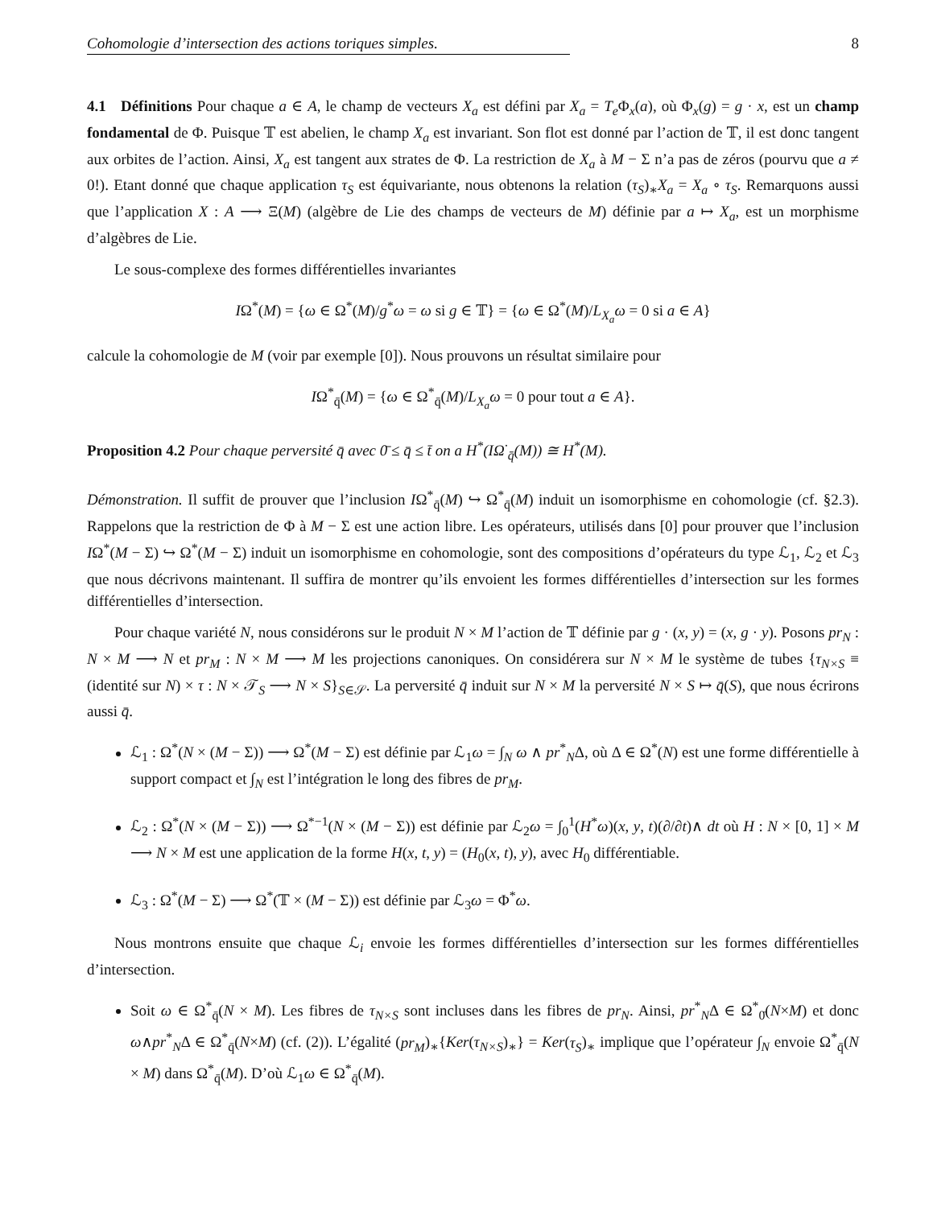Cohomologie d’intersection des actions toriques simples. 8
4.1 Définitions Pour chaque a ∈ A, le champ de vecteurs X<sub>a</sub> est défini par X<sub>a</sub> = T<sub>e</sub> Φ<sub>x</sub>(a), où Φ<sub>x</sub>(g) = g · x, est un champ fondamental de Φ. Puisque 𝕋 est abelien, le champ X<sub>a</sub> est invariant. Son flot est donné par l’action de 𝕋, il est donc tangent aux orbites de l’action. Ainsi, X<sub>a</sub> est tangent aux strates de Φ. La restriction de X<sub>a</sub> à M − Σ n’a pas de zéros (pourvu que a ≠ 0!). Etant donné que chaque application τ<sub>S</sub> est équivariante, nous obtenons la relation (τ<sub>S</sub>)<sub>∗</sub>X<sub>a</sub> = X<sub>a</sub> ∘ τ<sub>S</sub>. Remarquons aussi que l’application X : A ⟶ Ξ(M) (algèbre de Lie des champs de vecteurs de M) définie par a ↦ X<sub>a</sub>, est un morphisme d’algèbres de Lie.
Le sous-complexe des formes différentielles invariantes
IΩ<sup>*</sup>(M) = {ω ∈ Ω<sup>*</sup>(M)/g<sup>*</sup>ω = ω si g ∈ 𝕋} = {ω ∈ Ω<sup>*</sup>(M)/L<sub>X<sub>a</sub></sub>ω = 0 si a ∈ A}
calcule la cohomologie de M (voir par exemple [0]). Nous prouvons un résultat similaire pour
IΩ<sup>*</sup><sub>q̄</sub>(M) = {ω ∈ Ω<sup>*</sup><sub>q̄</sub>(M)/L<sub>X<sub>a</sub></sub>ω = 0 pour tout a ∈ A}.
Proposition 4.2 Pour chaque perversité q̄ avec 0̄ ≤ q̄ ≤ t̄ on a H<sup>*</sup>(IΩ<sup>·</sup><sub>q̄</sub>(M)) ≅ H<sup>*</sup>(M).
Démonstration. Il suffit de prouver que l’inclusion IΩ<sup>*</sup><sub>q̄</sub>(M) ↪ Ω<sup>*</sup><sub>q̄</sub>(M) induit un isomorphisme en cohomologie (cf. §2.3). Rappelons que la restriction de Φ à M − Σ est une action libre. Les opérateurs, utilisés dans [0] pour prouver que l’inclusion IΩ<sup>*</sup>(M − Σ) ↪ Ω<sup>*</sup>(M − Σ) induit un isomorphisme en cohomologie, sont des compositions d’opérateurs du type ℒ<sub>1</sub>, ℒ<sub>2</sub> et ℒ<sub>3</sub> que nous décrivons maintenant. Il suffira de montrer qu’ils envoient les formes différentielles d’intersection sur les formes différentielles d’intersection.
Pour chaque variété N, nous considérons sur le produit N × M l’action de 𝕋 définie par g · (x, y) = (x, g · y). Posons pr<sub>N</sub> : N × M ⟶ N et pr<sub>M</sub> : N × M ⟶ M les projections canoniques. On considérera sur N × M le système de tubes {τ<sub>N×S</sub> ≡ (identité sur N) × τ : N × 𝒯<sub>S</sub> ⟶ N × S}<sub>S∈𝒮</sub>. La perversité q̄ induit sur N × M la perversité N × S ↦ q̄(S), que nous écrirons aussi q̄.
ℒ<sub>1</sub> : Ω<sup>*</sup>(N × (M − Σ)) ⟶ Ω<sup>*</sup>(M − Σ) est définie par ℒ<sub>1</sub>ω = ∫<sub>N</sub> ω ∧ pr<sup>*</sup><sub>N</sub>Δ, où Δ ∈ Ω<sup>*</sup>(N) est une forme différentielle à support compact et ∫<sub>N</sub> est l’intégration le long des fibres de pr<sub>M</sub>.
ℒ<sub>2</sub> : Ω<sup>*</sup>(N × (M − Σ)) ⟶ Ω<sup>*−1</sup>(N × (M − Σ)) est définie par ℒ<sub>2</sub>ω = ∫<sub>0</sub><sup>1</sup>(H<sup>*</sup>ω)(x, y, t)(∂/∂t)∧ dt où H : N × [0, 1] × M ⟶ N × M est une application de la forme H(x, t, y) = (H<sub>0</sub>(x, t), y), avec H<sub>0</sub> différentiable.
ℒ<sub>3</sub> : Ω<sup>*</sup>(M − Σ) ⟶ Ω<sup>*</sup>(𝕋 × (M − Σ)) est définie par ℒ<sub>3</sub>ω = Φ<sup>*</sup>ω.
Nous montrons ensuite que chaque ℒ<sub>i</sub> envoie les formes différentielles d’intersection sur les formes différentielles d’intersection.
Soit ω ∈ Ω<sup>*</sup><sub>q̄</sub>(N × M). Les fibres de τ<sub>N×S</sub> sont incluses dans les fibres de pr<sub>N</sub>. Ainsi, pr<sup>*</sup><sub>N</sub>Δ ∈ Ω<sup>*</sup><sub>0̄</sub>(N×M) et donc ω∧pr<sup>*</sup><sub>N</sub>Δ ∈ Ω<sup>*</sup><sub>q̄</sub>(N×M) (cf. (2)). L’égalité (pr<sub>M</sub>)<sub>∗</sub>{Ker(τ<sub>N×S</sub>)<sub>∗</sub>} = Ker(τ<sub>S</sub>)<sub>∗</sub> implique que l’opérateur ∫<sub>N</sub> envoie Ω<sup>*</sup><sub>q̄</sub>(N × M) dans Ω<sup>*</sup><sub>q̄</sub>(M). D’où ℒ<sub>1</sub>ω ∈ Ω<sup>*</sup><sub>q̄</sub>(M).